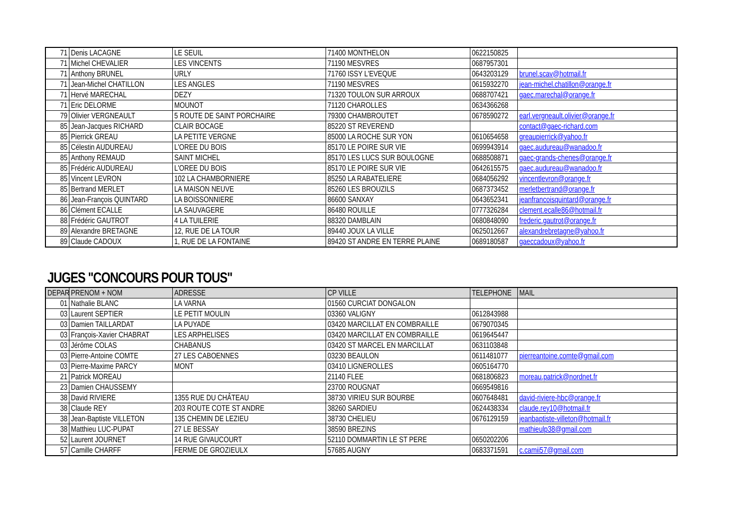| 71 | Denis LACAGNE | LE SEUIL | 71400 MONTHELON | 0622150825 | |
| 71 | Michel CHEVALIER | LES VINCENTS | 71190 MESVRES | 0687957301 | |
| 71 | Anthony BRUNEL | URLY | 71760 ISSY L'EVEQUE | 0643203129 | brunel.scav@hotmail.fr |
| 71 | Jean-Michel CHATILLON | LES ANGLES | 71190 MESVRES | 0615932270 | jean-michel.chatillon@orange.fr |
| 71 | Hervé MARECHAL | DEZY | 71320 TOULON SUR ARROUX | 0688707421 | gaec.marechal@orange.fr |
| 71 | Eric DELORME | MOUNOT | 71120 CHAROLLES | 0634366268 | |
| 79 | Olivier VERGNEAULT | 5 ROUTE DE SAINT PORCHAIRE | 79300 CHAMBROUTET | 0678590272 | earl.vergneault.olivier@orange.fr |
| 85 | Jean-Jacques RICHARD | CLAIR BOCAGE | 85220 ST REVEREND | | contact@gaec-richard.com |
| 85 | Pierrick GREAU | LA PETITE VERGNE | 85000 LA ROCHE SUR YON | 0610654658 | greaupierrick@yahoo.fr |
| 85 | Célestin AUDUREAU | L'OREE DU BOIS | 85170 LE POIRE SUR VIE | 0699943914 | gaec.audureau@wanadoo.fr |
| 85 | Anthony REMAUD | SAINT MICHEL | 85170 LES LUCS SUR BOULOGNE | 0688508871 | gaec-grands-chenes@orange.fr |
| 85 | Frédéric AUDUREAU | L'OREE DU BOIS | 85170 LE POIRE SUR VIE | 0642615575 | gaec.audureau@wanadoo.fr |
| 85 | Vincent LEVRON | 102 LA CHAMBORNIERE | 85250 LA RABATELIERE | 0684056292 | vincentlevron@orange.fr |
| 85 | Bertrand MERLET | LA MAISON NEUVE | 85260 LES BROUZILS | 0687373452 | merletbertrand@orange.fr |
| 86 | Jean-François QUINTARD | LA BOISSONNIERE | 86600 SANXAY | 0643652341 | jeanfrancoisquintard@orange.fr |
| 86 | Clément ECALLE | LA SAUVAGERE | 86480 ROUILLE | 0777326284 | clement.ecalle86@hotmail.fr |
| 88 | Frédéric GAUTROT | 4 LA TUILERIE | 88320 DAMBLAIN | 0680848090 | frederic.gautrot@orange.fr |
| 89 | Alexandre BRETAGNE | 12, RUE DE LA TOUR | 89440 JOUX LA VILLE | 0625012667 | alexandrebretagne@yahoo.fr |
| 89 | Claude CADOUX | 1, RUE DE LA FONTAINE | 89420 ST ANDRE EN TERRE PLAINE | 0689180587 | gaeccadoux@yahoo.fr |
JUGES "CONCOURS POUR TOUS"
| DEPAR | PRENOM + NOM | ADRESSE | CP VILLE | TELEPHONE | MAIL |
| --- | --- | --- | --- | --- | --- |
| 01 | Nathalie BLANC | LA VARNA | 01560 CURCIAT DONGALON | | |
| 03 | Laurent SEPTIER | LE PETIT MOULIN | 03360 VALIGNY | 0612843988 | |
| 03 | Damien TAILLARDAT | LA PUYADE | 03420 MARCILLAT EN COMBRAILLE | 0679070345 | |
| 03 | François-Xavier CHABRAT | LES ARPHELISES | 03420 MARCILLAT EN COMBRAILLE | 0619645447 | |
| 03 | Jérôme COLAS | CHABANUS | 03420 ST MARCEL EN MARCILLAT | 0631103848 | |
| 03 | Pierre-Antoine COMTE | 27 LES CABOENNES | 03230 BEAULON | 0611481077 | pierreantoine.comte@gmail.com |
| 03 | Pierre-Maxime PARCY | MONT | 03410 LIGNEROLLES | 0605164770 | |
| 21 | Patrick MOREAU | | 21140 FLEE | 0681806823 | moreau.patrick@nordnet.fr |
| 23 | Damien CHAUSSEMY | | 23700 ROUGNAT | 0669549816 | |
| 38 | David RIVIERE | 1355 RUE DU CHÂTEAU | 38730 VIRIEU SUR BOURBE | 0607648481 | david-riviere-hbc@orange.fr |
| 38 | Claude REY | 203 ROUTE COTE ST ANDRE | 38260 SARDIEU | 0624438334 | claude.rey10@hotmail.fr |
| 38 | Jean-Baptiste VILLETON | 135 CHEMIN DE LEZIEU | 38730 CHELIEU | 0676129159 | jeanbaptiste-villeton@hotmail.fr |
| 38 | Matthieu LUC-PUPAT | 27 LE BESSAY | 38590 BREZINS | | mathieulp38@gmail.com |
| 52 | Laurent JOURNET | 14 RUE GIVAUCOURT | 52110 DOMMARTIN LE ST PERE | 0650202206 | |
| 57 | Camille CHARFF | FERME DE GROZIEULX | 57685 AUGNY | 0683371591 | c.camii57@gmail.com |